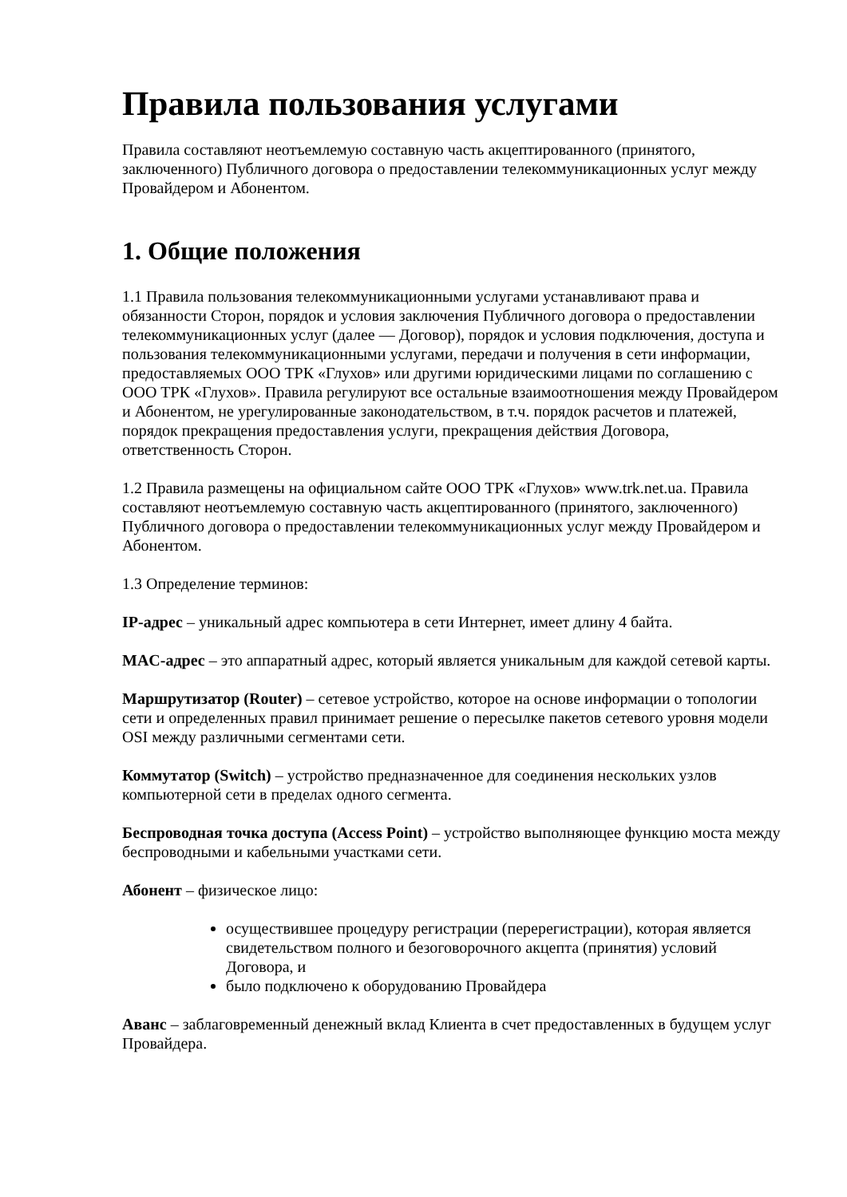Правила пользования услугами
Правила составляют неотъемлемую составную часть акцептированного (принятого, заключенного) Публичного договора о предоставлении телекоммуникационных услуг между Провайдером и Абонентом.
1. Общие положения
1.1 Правила пользования телекоммуникационными услугами устанавливают права и обязанности Сторон, порядок и условия заключения Публичного договора о предоставлении телекоммуникационных услуг (далее — Договор), порядок и условия подключения, доступа и пользования телекоммуникационными услугами, передачи и получения в сети информации, предоставляемых ООО ТРК «Глухов» или другими юридическими лицами по соглашению с ООО ТРК «Глухов». Правила регулируют все остальные взаимоотношения между Провайдером и Абонентом, не урегулированные законодательством, в т.ч. порядок расчетов и платежей, порядок прекращения предоставления услуги, прекращения действия Договора, ответственность Сторон.
1.2 Правила размещены на официальном сайте ООО ТРК «Глухов» www.trk.net.ua. Правила составляют неотъемлемую составную часть акцептированного (принятого, заключенного) Публичного договора о предоставлении телекоммуникационных услуг между Провайдером и Абонентом.
1.3 Определение терминов:
IP-адрес – уникальный адрес компьютера в сети Интернет, имеет длину 4 байта.
MAC-адрес – это аппаратный адрес, который является уникальным для каждой сетевой карты.
Маршрутизатор (Router) – сетевое устройство, которое на основе информации о топологии сети и определенных правил принимает решение о пересылке пакетов сетевого уровня модели OSI между различными сегментами сети.
Коммутатор (Switch) – устройство предназначенное для соединения нескольких узлов компьютерной сети в пределах одного сегмента.
Беспроводная точка доступа (Access Point) – устройство выполняющее функцию моста между беспроводными и кабельными участками сети.
Абонент – физическое лицо:
осуществившее процедуру регистрации (перерегистрации), которая является свидетельством полного и безоговорочного акцепта (принятия) условий Договора, и
было подключено к оборудованию Провайдера
Аванс – заблаговременный денежный вклад Клиента в счет предоставленных в будущем услуг Провайдера.